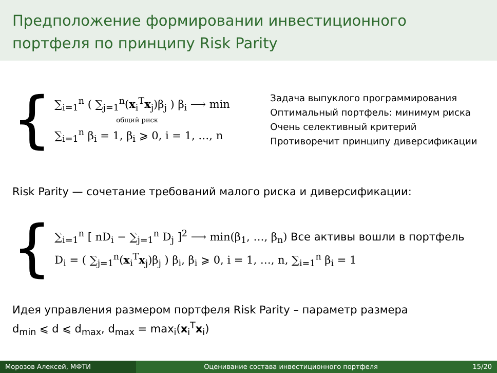Предположение формировании инвестиционного портфеля по принципу Risk Parity
{
∑<sub>i=1</sub><sup>n</sup> ( ∑<sub>j=1</sub><sup>n</sup>(x<sub>i</sub><sup>T</sup>x<sub>j</sub>)β<sub>j</sub> ) β<sub>i</sub> ⟶ min
общий риск
∑<sub>i=1</sub><sup>n</sup> β<sub>i</sub> = 1, β<sub>i</sub> ⩾ 0, i = 1, …, n
Задача выпуклого программирования
Оптимальный портфель: минимум риска
Очень селективный критерий
Противоречит принципу диверсификации
Risk Parity — сочетание требований малого риска и диверсификации:
{
∑<sub>i=1</sub><sup>n</sup> [ nD<sub>i</sub> − ∑<sub>j=1</sub><sup>n</sup> D<sub>j</sub> ]<sup>2</sup> ⟶ min(β<sub>1</sub>, …, β<sub>n</sub>) Все активы вошли в портфель
D<sub>i</sub> = ( ∑<sub>j=1</sub><sup>n</sup>(x<sub>i</sub><sup>T</sup>x<sub>j</sub>)β<sub>j</sub> ) β<sub>i</sub>, β<sub>i</sub> ⩾ 0, i = 1, …, n, ∑<sub>i=1</sub><sup>n</sup> β<sub>i</sub> = 1
Идея управления размером портфеля Risk Parity – параметр размера
d<sub>min</sub> ⩽ d ⩽ d<sub>max</sub>, d<sub>max</sub> = max<sub>i</sub>(x<sub>i</sub><sup>T</sup>x<sub>i</sub>)
Морозов Алексей, МФТИ Оценивание состава инвестиционного портфеля
15/20